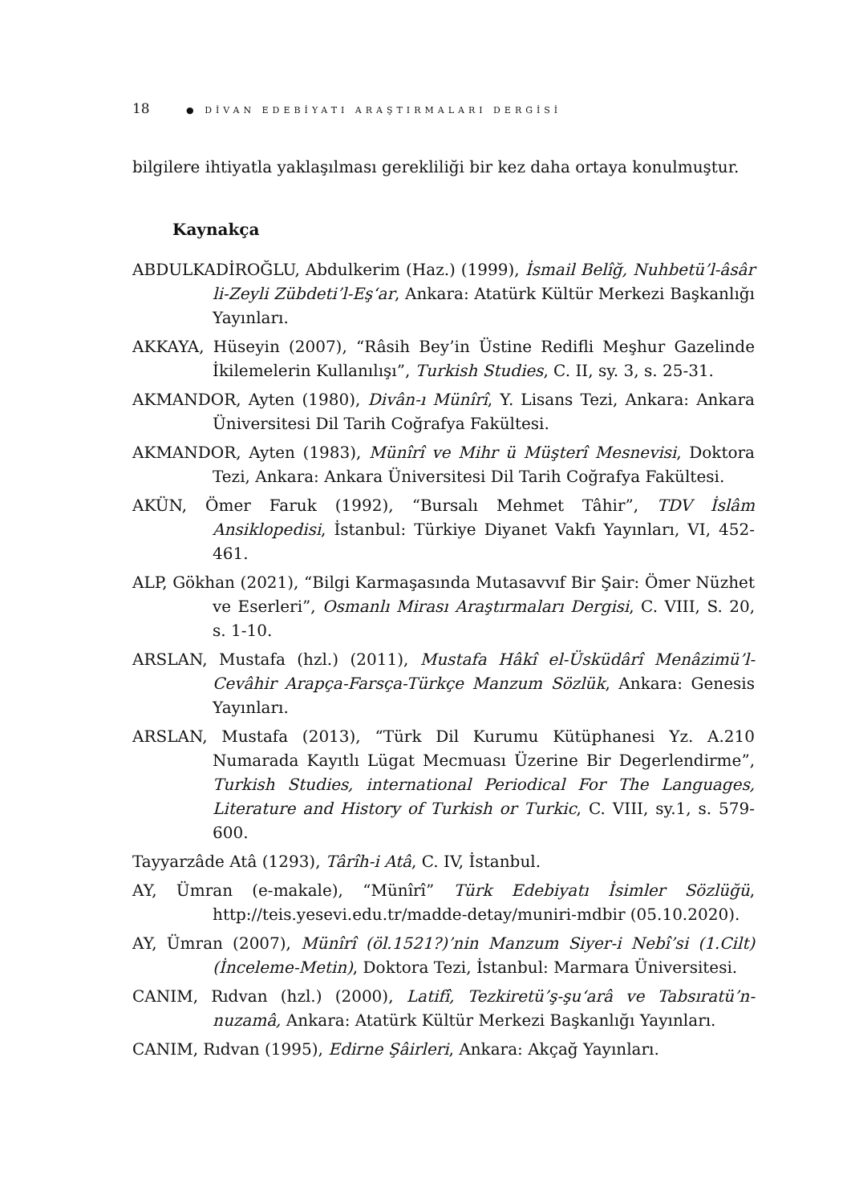18 ● DİVAN EDEBİYATI ARAŞTIRMALARI DERGİSİ
bilgilere ihtiyatla yaklaşılması gerekliliği bir kez daha ortaya konulmuştur.
Kaynakça
ABDULKADİROĞLU, Abdulkerim (Haz.) (1999), İsmail Belîğ, Nuhbetü’l-âsâr li-Zeyli Zübdeti’l-Eş‘ar, Ankara: Atatürk Kültür Merkezi Başkanlığı Yayınları.
AKKAYA, Hüseyin (2007), “Râsih Bey’in Üstine Redifli Meşhur Gazelinde İkilemelerin Kullanılışı”, Turkish Studies, C. II, sy. 3, s. 25-31.
AKMANDOR, Ayten (1980), Divân-ı Münîrî, Y. Lisans Tezi, Ankara: Ankara Üniversitesi Dil Tarih Coğrafya Fakültesi.
AKMANDOR, Ayten (1983), Münîrî ve Mihr ü Müşterî Mesnevisi, Doktora Tezi, Ankara: Ankara Üniversitesi Dil Tarih Coğrafya Fakültesi.
AKÜN, Ömer Faruk (1992), “Bursalı Mehmet Tâhir”, TDV İslâm Ansiklopedisi, İstanbul: Türkiye Diyanet Vakfı Yayınları, VI, 452-461.
ALP, Gökhan (2021), “Bilgi Karmaşasında Mutasavvıf Bir Şair: Ömer Nüzhet ve Eserleri”, Osmanlı Mirası Araştırmaları Dergisi, C. VIII, S. 20, s. 1-10.
ARSLAN, Mustafa (hzl.) (2011), Mustafa Hâkî el-Üsküdârî Menâzimü’l-Cevâhir Arapça-Farsça-Türkçe Manzum Sözlük, Ankara: Genesis Yayınları.
ARSLAN, Mustafa (2013), “Türk Dil Kurumu Kütüphanesi Yz. A.210 Numarada Kayıtlı Lügat Mecmuası Üzerine Bir Degerlendirme”, Turkish Studies, international Periodical For The Languages, Literature and History of Turkish or Turkic, C. VIII, sy.1, s. 579-600.
Tayyarzâde Atâ (1293), Târîh-i Atâ, C. IV, İstanbul.
AY, Ümran (e-makale), “Münîrî” Türk Edebiyatı İsimler Sözlüğü, http://teis.yesevi.edu.tr/madde-detay/muniri-mdbir (05.10.2020).
AY, Ümran (2007), Münîrî (öl.1521?)’nin Manzum Siyer-i Nebî’si (1.Cilt) (İnceleme-Metin), Doktora Tezi, İstanbul: Marmara Üniversitesi.
CANIM, Rıdvan (hzl.) (2000), Latifî, Tezkiretü’ş-şu‘arâ ve Tabsıratü’n-nuzamâ, Ankara: Atatürk Kültür Merkezi Başkanlığı Yayınları.
CANIM, Rıdvan (1995), Edirne Şâirleri, Ankara: Akçağ Yayınları.